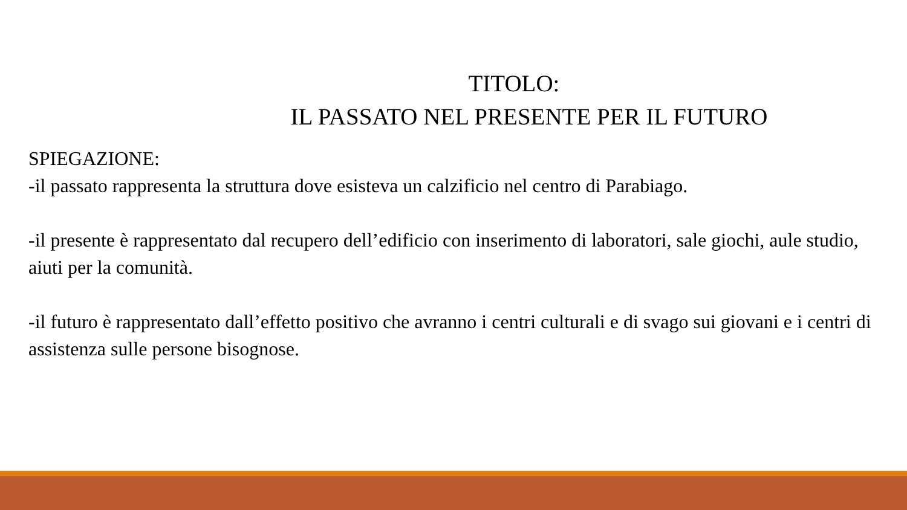TITOLO:
IL PASSATO NEL PRESENTE PER IL FUTURO
SPIEGAZIONE:
-il passato rappresenta la struttura dove esisteva un calzificio nel centro di Parabiago.
-il presente è rappresentato dal recupero dell’edificio con inserimento di laboratori, sale giochi, aule studio, aiuti per la comunità.
-il futuro è rappresentato dall’effetto positivo che avranno i centri culturali e di svago sui giovani e i centri di assistenza sulle persone bisognose.